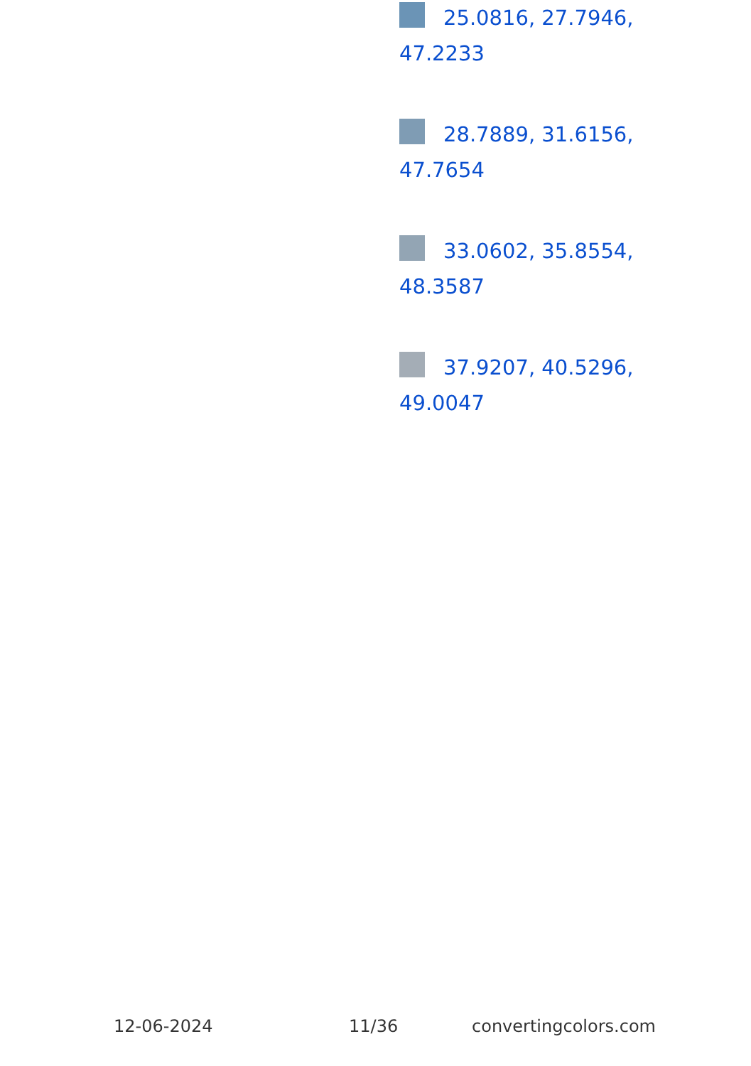25.0816, 27.7946, 47.2233
28.7889, 31.6156, 47.7654
33.0602, 35.8554, 48.3587
37.9207, 40.5296, 49.0047
12-06-2024 11/36 convertingcolors.com